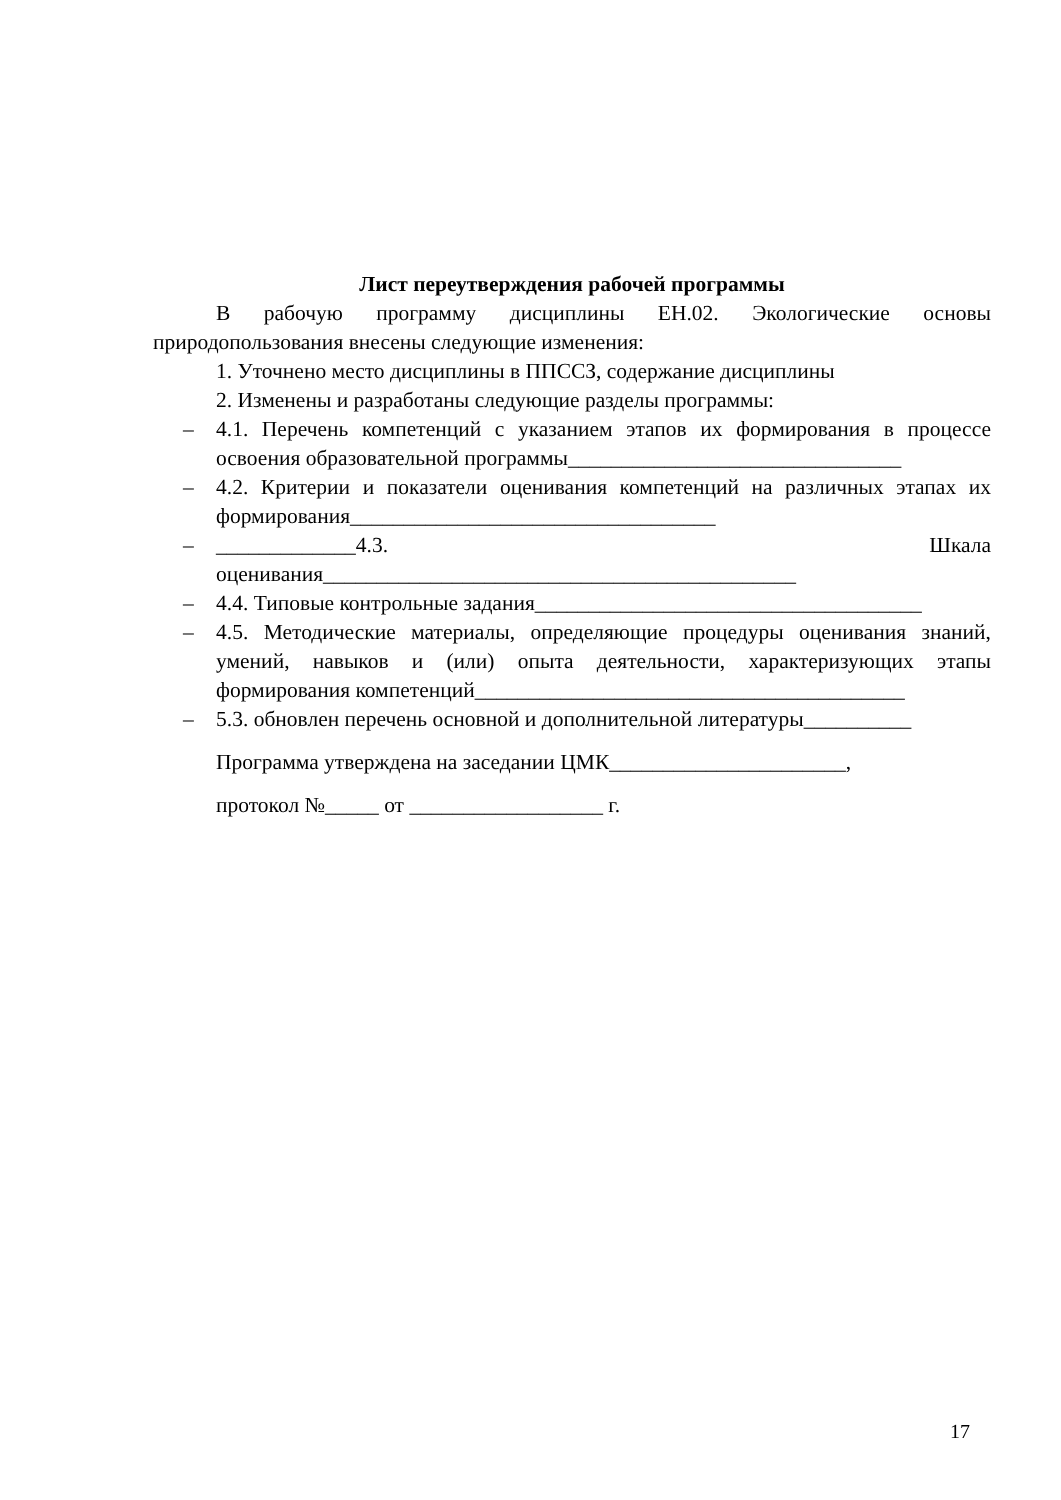Лист переутверждения рабочей программы
В рабочую программу дисциплины ЕН.02. Экологические основы природопользования внесены следующие изменения:
1. Уточнено место дисциплины в ППССЗ, содержание дисциплины
2. Изменены и разработаны следующие разделы программы:
– 4.1. Перечень компетенций с указанием этапов их формирования в процессе освоения образовательной программы_______________________________
– 4.2. Критерии и показатели оценивания компетенций на различных этапах их формирования__________________________________
– _____________4.3. Шкала оценивания____________________________________________
– 4.4. Типовые контрольные задания____________________________________
– 4.5. Методические материалы, определяющие процедуры оценивания знаний, умений, навыков и (или) опыта деятельности, характеризующих этапы формирования компетенций________________________________________
– 5.3. обновлен перечень основной и дополнительной литературы__________
Программа утверждена на заседании ЦМК______________________,
протокол №_____ от __________________ г.
17